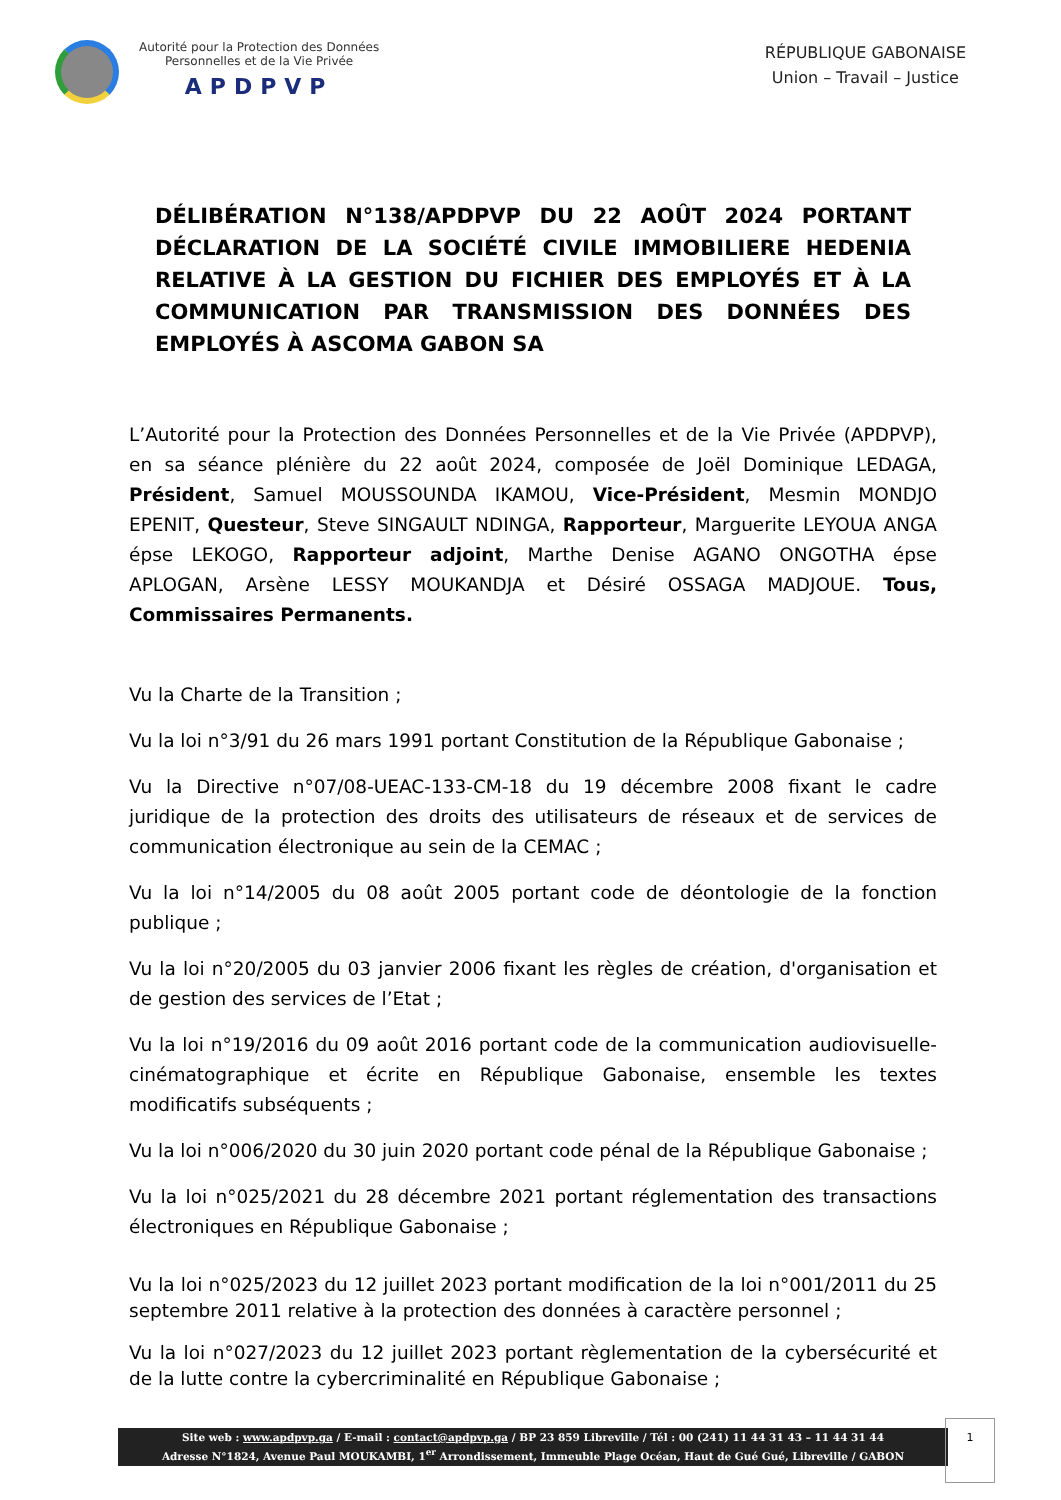Autorité pour la Protection des Données
Personnelles et de la Vie Privée
APDPVP
RÉPUBLIQUE GABONAISE
Union – Travail – Justice
DÉLIBÉRATION N°138/APDPVP DU 22 AOÛT 2024 PORTANT DÉCLARATION DE LA SOCIÉTÉ CIVILE IMMOBILIERE HEDENIA RELATIVE À LA GESTION DU FICHIER DES EMPLOYÉS ET À LA COMMUNICATION PAR TRANSMISSION DES DONNÉES DES EMPLOYÉS À ASCOMA GABON SA
L’Autorité pour la Protection des Données Personnelles et de la Vie Privée (APDPVP), en sa séance plénière du 22 août 2024, composée de Joël Dominique LEDAGA, Président, Samuel MOUSSOUNDA IKAMOU, Vice-Président, Mesmin MONDJO EPENIT, Questeur, Steve SINGAULT NDINGA, Rapporteur, Marguerite LEYOUA ANGA épse LEKOGO, Rapporteur adjoint, Marthe Denise AGANO ONGOTHA épse APLOGAN, Arsène LESSY MOUKANDJA et Désiré OSSAGA MADJOUE. Tous, Commissaires Permanents.
Vu la Charte de la Transition ;
Vu la loi n°3/91 du 26 mars 1991 portant Constitution de la République Gabonaise ;
Vu la Directive n°07/08-UEAC-133-CM-18 du 19 décembre 2008 fixant le cadre juridique de la protection des droits des utilisateurs de réseaux et de services de communication électronique au sein de la CEMAC ;
Vu la loi n°14/2005 du 08 août 2005 portant code de déontologie de la fonction publique ;
Vu la loi n°20/2005 du 03 janvier 2006 fixant les règles de création, d'organisation et de gestion des services de l’Etat ;
Vu la loi n°19/2016 du 09 août 2016 portant code de la communication audiovisuelle-cinématographique et écrite en République Gabonaise, ensemble les textes modificatifs subséquents ;
Vu la loi n°006/2020 du 30 juin 2020 portant code pénal de la République Gabonaise ;
Vu la loi n°025/2021 du 28 décembre 2021 portant réglementation des transactions électroniques en République Gabonaise ;
Vu la loi n°025/2023 du 12 juillet 2023 portant modification de la loi n°001/2011 du 25 septembre 2011 relative à la protection des données à caractère personnel ;
Vu la loi n°027/2023 du 12 juillet 2023 portant règlementation de la cybersécurité et de la lutte contre la cybercriminalité en République Gabonaise ;
Site web : www.apdpvp.ga / E-mail : contact@apdpvp.ga / BP 23 859 Libreville / Tél : 00 (241) 11 44 31 43 – 11 44 31 44
Adresse N°1824, Avenue Paul MOUKAMBI, 1<sup>er</sup> Arrondissement, Immeuble Plage Océan, Haut de Gué Gué, Libreville / GABON
1